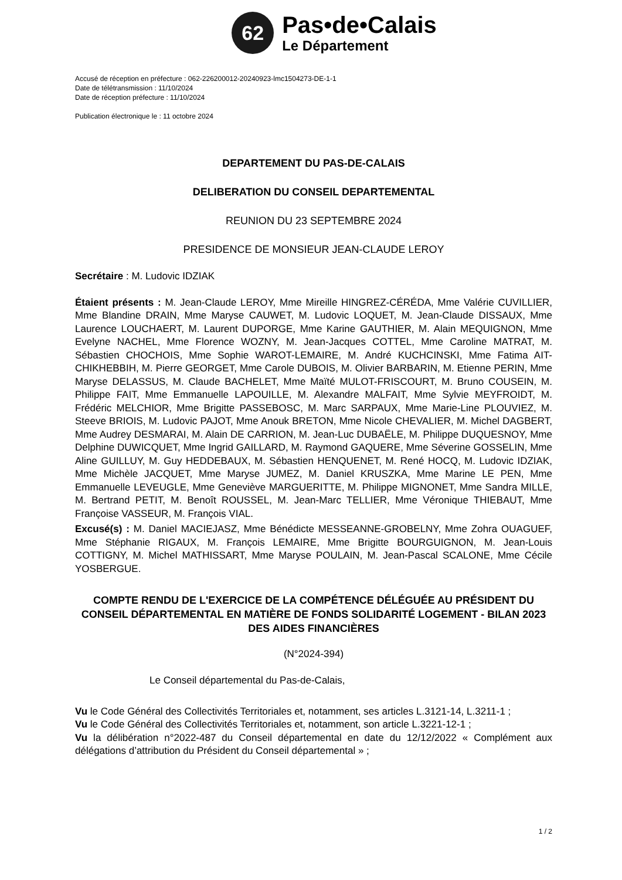62
Pas•de•Calais
Le Département
Accusé de réception en préfecture : 062-226200012-20240923-lmc1504273-DE-1-1
Date de télétransmission : 11/10/2024
Date de réception préfecture : 11/10/2024
Publication électronique le : 11 octobre 2024
DEPARTEMENT DU PAS-DE-CALAIS
DELIBERATION DU CONSEIL DEPARTEMENTAL
REUNION DU 23 SEPTEMBRE 2024
PRESIDENCE DE MONSIEUR JEAN-CLAUDE LEROY
Secrétaire : M. Ludovic IDZIAK
Étaient présents : M. Jean-Claude LEROY, Mme Mireille HINGREZ-CÉRÉDA, Mme Valérie CUVILLIER, Mme Blandine DRAIN, Mme Maryse CAUWET, M. Ludovic LOQUET, M. Jean-Claude DISSAUX, Mme Laurence LOUCHAERT, M. Laurent DUPORGE, Mme Karine GAUTHIER, M. Alain MEQUIGNON, Mme Evelyne NACHEL, Mme Florence WOZNY, M. Jean-Jacques COTTEL, Mme Caroline MATRAT, M. Sébastien CHOCHOIS, Mme Sophie WAROT-LEMAIRE, M. André KUCHCINSKI, Mme Fatima AIT-CHIKHEBBIH, M. Pierre GEORGET, Mme Carole DUBOIS, M. Olivier BARBARIN, M. Etienne PERIN, Mme Maryse DELASSUS, M. Claude BACHELET, Mme Maïté MULOT-FRISCOURT, M. Bruno COUSEIN, M. Philippe FAIT, Mme Emmanuelle LAPOUILLE, M. Alexandre MALFAIT, Mme Sylvie MEYFROIDT, M. Frédéric MELCHIOR, Mme Brigitte PASSEBOSC, M. Marc SARPAUX, Mme Marie-Line PLOUVIEZ, M. Steeve BRIOIS, M. Ludovic PAJOT, Mme Anouk BRETON, Mme Nicole CHEVALIER, M. Michel DAGBERT, Mme Audrey DESMARAI, M. Alain DE CARRION, M. Jean-Luc DUBAËLE, M. Philippe DUQUESNOY, Mme Delphine DUWICQUET, Mme Ingrid GAILLARD, M. Raymond GAQUERE, Mme Séverine GOSSELIN, Mme Aline GUILLUY, M. Guy HEDDEBAUX, M. Sébastien HENQUENET, M. René HOCQ, M. Ludovic IDZIAK, Mme Michèle JACQUET, Mme Maryse JUMEZ, M. Daniel KRUSZKA, Mme Marine LE PEN, Mme Emmanuelle LEVEUGLE, Mme Geneviève MARGUERITTE, M. Philippe MIGNONET, Mme Sandra MILLE, M. Bertrand PETIT, M. Benoît ROUSSEL, M. Jean-Marc TELLIER, Mme Véronique THIEBAUT, Mme Françoise VASSEUR, M. François VIAL.
Excusé(s) : M. Daniel MACIEJASZ, Mme Bénédicte MESSEANNE-GROBELNY, Mme Zohra OUAGUEF, Mme Stéphanie RIGAUX, M. François LEMAIRE, Mme Brigitte BOURGUIGNON, M. Jean-Louis COTTIGNY, M. Michel MATHISSART, Mme Maryse POULAIN, M. Jean-Pascal SCALONE, Mme Cécile YOSBERGUE.
COMPTE RENDU DE L'EXERCICE DE LA COMPÉTENCE DÉLÉGUÉE AU PRÉSIDENT DU CONSEIL DÉPARTEMENTAL EN MATIÈRE DE FONDS SOLIDARITÉ LOGEMENT - BILAN 2023 DES AIDES FINANCIÈRES
(N°2024-394)
Le Conseil départemental du Pas-de-Calais,
Vu le Code Général des Collectivités Territoriales et, notamment, ses articles L.3121-14, L.3211-1 ;
Vu le Code Général des Collectivités Territoriales et, notamment, son article L.3221-12-1 ;
Vu la délibération n°2022-487 du Conseil départemental en date du 12/12/2022 « Complément aux délégations d’attribution du Président du Conseil départemental » ;
1 / 2